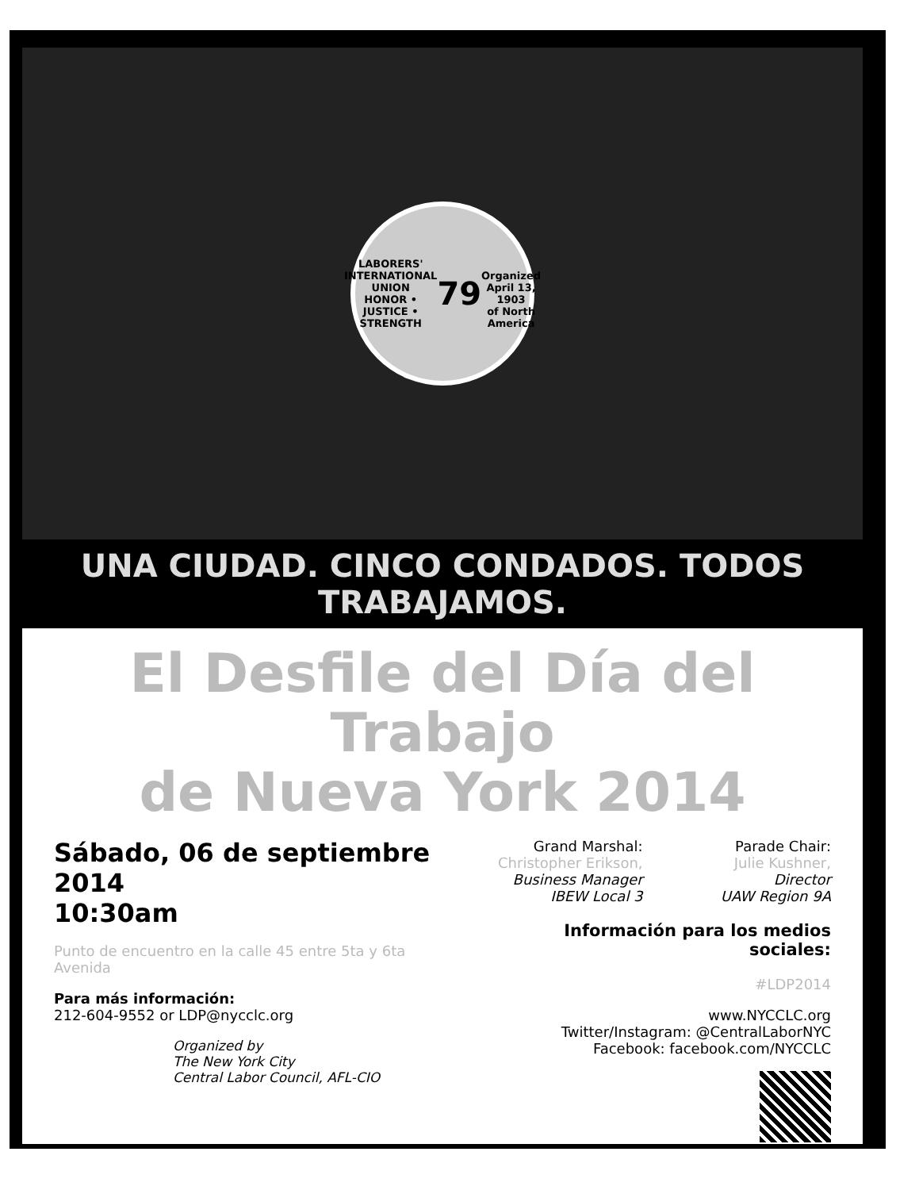LABORERS' INTERNATIONAL UNION
HONOR • JUSTICE • STRENGTH
79
Organized April 13, 1903
of North America
UNA CIUDAD. CINCO CONDADOS. TODOS TRABAJAMOS.
El Desfile del Día del Trabajo
de Nueva York 2014
Sábado, 06 de septiembre 2014
10:30am
Punto de encuentro en la calle 45 entre 5ta y 6ta Avenida
Para más información:
212-604-9552 or LDP@nycclc.org
Organized by
The New York City
Central Labor Council, AFL-CIO
Grand Marshal:
Christopher Erikson,
Business Manager
IBEW Local 3
Parade Chair:
Julie Kushner,
Director
UAW Region 9A
Información para los medios sociales:
#LDP2014
www.NYCCLC.org
Twitter/Instagram: @CentralLaborNYC
Facebook: facebook.com/NYCCLC